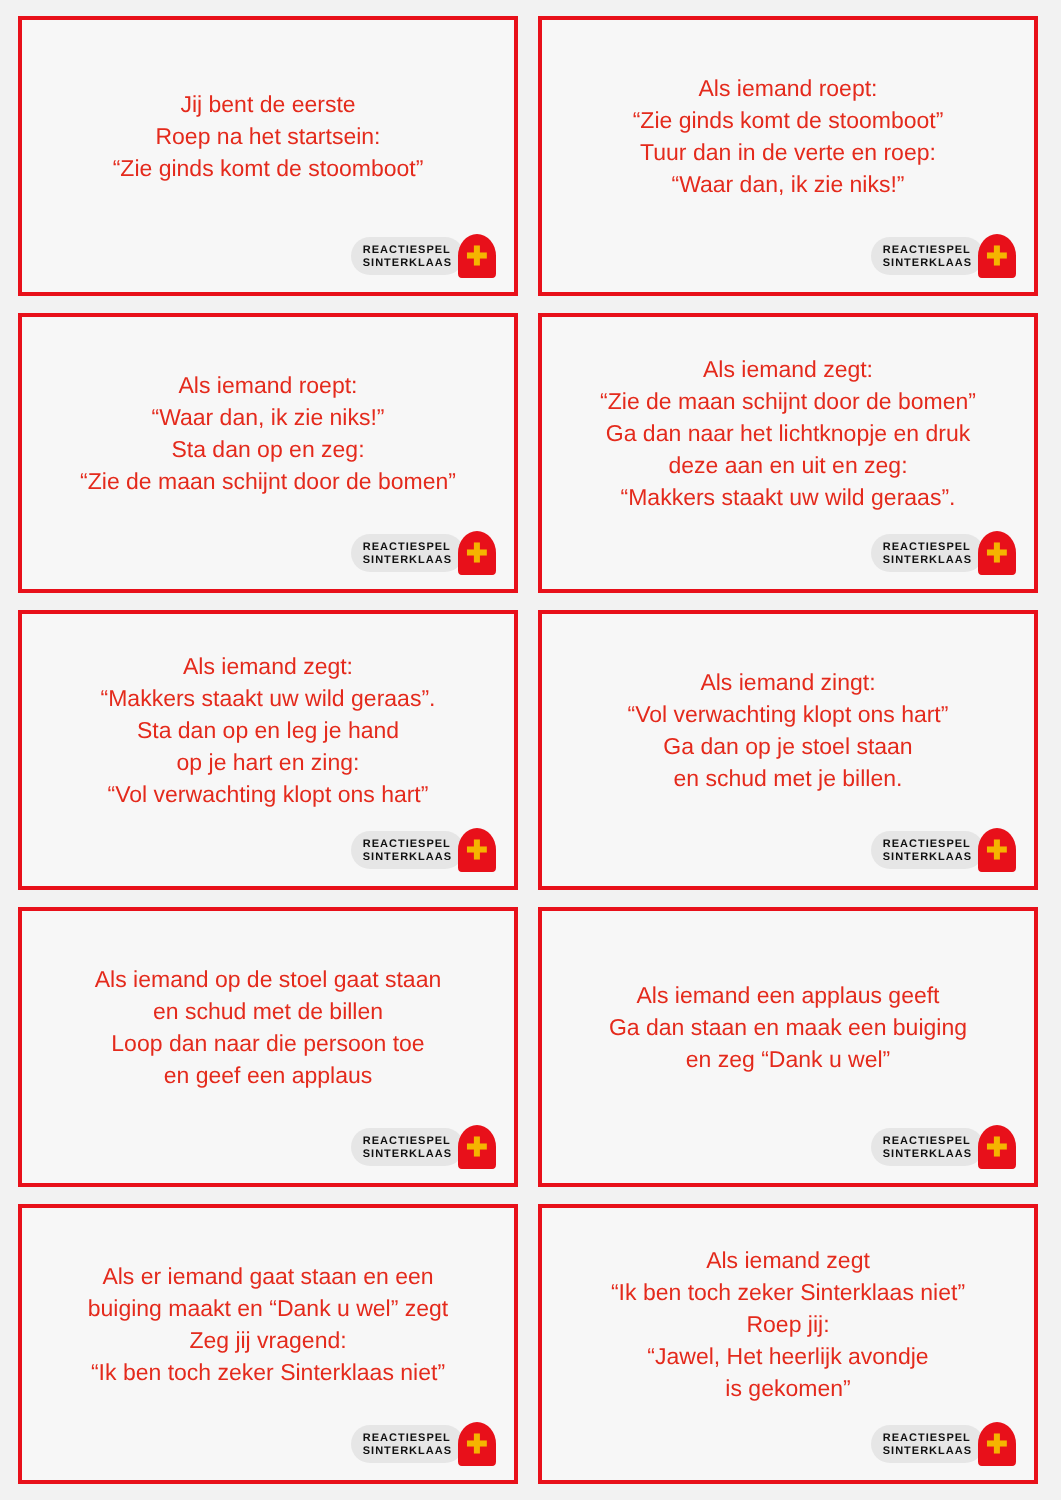Jij bent de eerste
Roep na het startsein:
“Zie ginds komt de stoomboot”
REACTIESPEL
SINTERKLAAS
✚
Als iemand roept:
“Zie ginds komt de stoomboot”
Tuur dan in de verte en roep:
“Waar dan, ik zie niks!”
REACTIESPEL
SINTERKLAAS
✚
Als iemand roept:
“Waar dan, ik zie niks!”
Sta dan op en zeg:
“Zie de maan schijnt door de bomen”
REACTIESPEL
SINTERKLAAS
✚
Als iemand zegt:
“Zie de maan schijnt door de bomen”
Ga dan naar het lichtknopje en druk
deze aan en uit en zeg:
“Makkers staakt uw wild geraas”.
REACTIESPEL
SINTERKLAAS
✚
Als iemand zegt:
“Makkers staakt uw wild geraas”.
Sta dan op en leg je hand
op je hart en zing:
“Vol verwachting klopt ons hart”
REACTIESPEL
SINTERKLAAS
✚
Als iemand zingt:
“Vol verwachting klopt ons hart”
Ga dan op je stoel staan
en schud met je billen.
REACTIESPEL
SINTERKLAAS
✚
Als iemand op de stoel gaat staan
en schud met de billen
Loop dan naar die persoon toe
en geef een applaus
REACTIESPEL
SINTERKLAAS
✚
Als iemand een applaus geeft
Ga dan staan en maak een buiging
en zeg “Dank u wel”
REACTIESPEL
SINTERKLAAS
✚
Als er iemand gaat staan en een
buiging maakt en “Dank u wel” zegt
Zeg jij vragend:
“Ik ben toch zeker Sinterklaas niet”
REACTIESPEL
SINTERKLAAS
✚
Als iemand zegt
“Ik ben toch zeker Sinterklaas niet”
Roep jij:
“Jawel, Het heerlijk avondje
is gekomen”
REACTIESPEL
SINTERKLAAS
✚